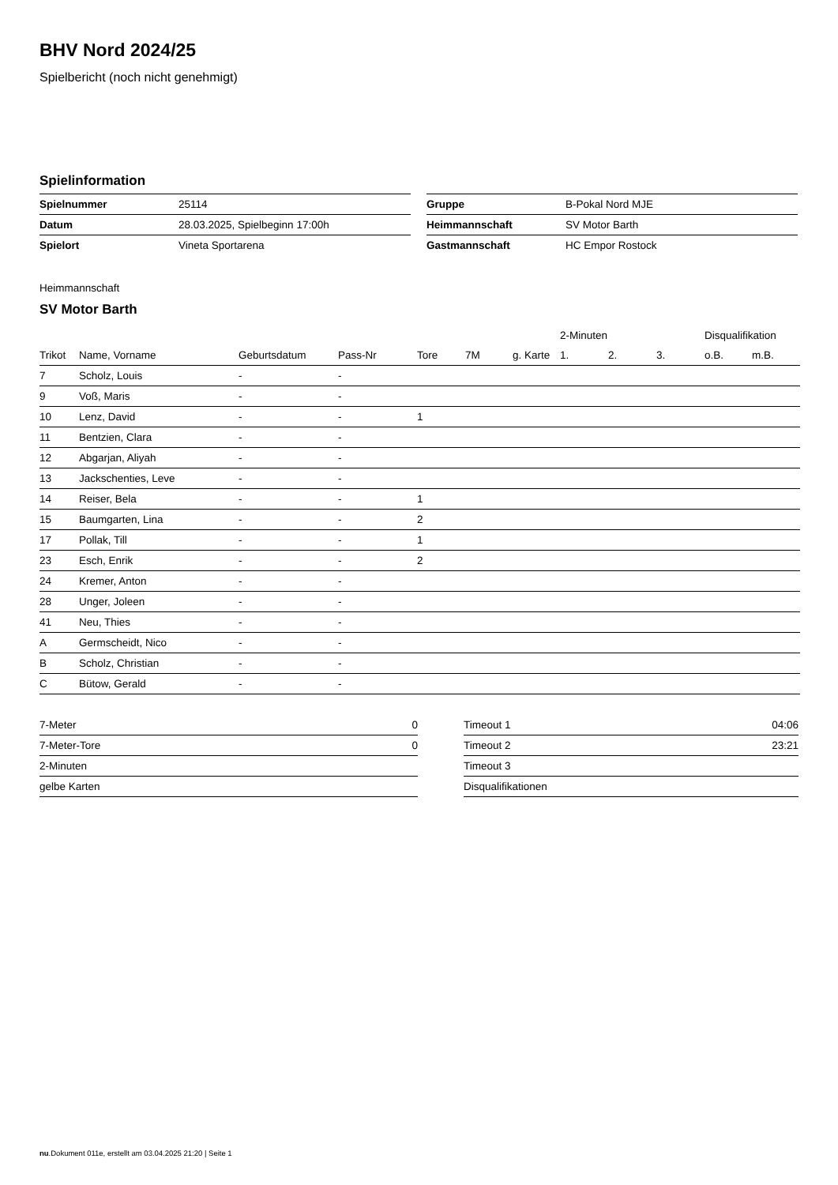BHV Nord 2024/25
Spielbericht (noch nicht genehmigt)
Spielinformation
| Spielnummer | 25114 |
| Datum | 28.03.2025, Spielbeginn 17:00h |
| Spielort | Vineta Sportarena |
| Gruppe | B-Pokal Nord MJE |
| Heimmannschaft | SV Motor Barth |
| Gastmannschaft | HC Empor Rostock |
Heimmannschaft
SV Motor Barth
| | | | | | | | 2-Minuten | | | Disqualifikation | |
| --- | --- | --- | --- | --- | --- | --- | --- | --- | --- | --- | --- |
| Trikot | Name, Vorname | Geburtsdatum | Pass-Nr | Tore | 7M | g. Karte | 1. | 2. | 3. | o.B. | m.B. |
| 7 | Scholz, Louis | - | - | | | | | | | | |
| 9 | Voß, Maris | - | - | | | | | | | | |
| 10 | Lenz, David | - | - | 1 | | | | | | | |
| 11 | Bentzien, Clara | - | - | | | | | | | | |
| 12 | Abgarjan, Aliyah | - | - | | | | | | | | |
| 13 | Jackschenties, Leve | - | - | | | | | | | | |
| 14 | Reiser, Bela | - | - | 1 | | | | | | | |
| 15 | Baumgarten, Lina | - | - | 2 | | | | | | | |
| 17 | Pollak, Till | - | - | 1 | | | | | | | |
| 23 | Esch, Enrik | - | - | 2 | | | | | | | |
| 24 | Kremer, Anton | - | - | | | | | | | | |
| 28 | Unger, Joleen | - | - | | | | | | | | |
| 41 | Neu, Thies | - | - | | | | | | | | |
| A | Germscheidt, Nico | - | - | | | | | | | | |
| B | Scholz, Christian | - | - | | | | | | | | |
| C | Bütow, Gerald | - | - | | | | | | | | |
| 7-Meter | 0 |
| 7-Meter-Tore | 0 |
| 2-Minuten | |
| gelbe Karten | |
| Timeout 1 | 04:06 |
| Timeout 2 | 23:21 |
| Timeout 3 | |
| Disqualifikationen | |
nu.Dokument 011e, erstellt am 03.04.2025 21:20 | Seite 1